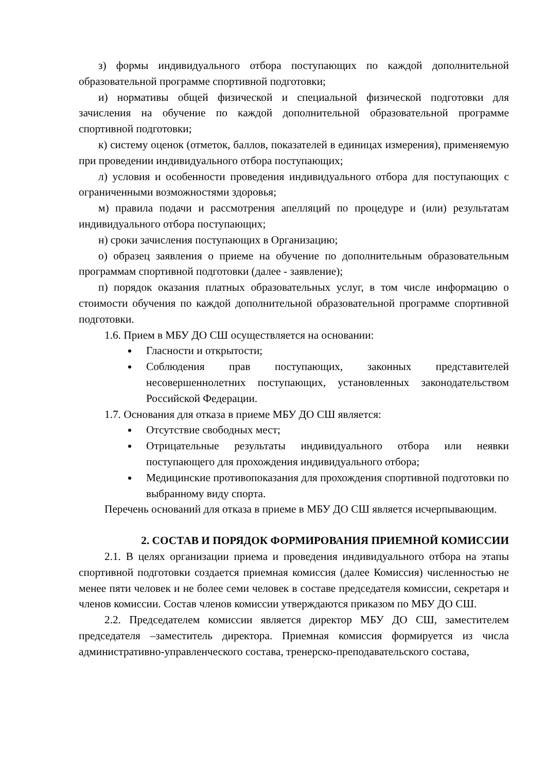з) формы индивидуального отбора поступающих по каждой дополнительной образовательной программе спортивной подготовки;
и) нормативы общей физической и специальной физической подготовки для зачисления на обучение по каждой дополнительной образовательной программе спортивной подготовки;
к) систему оценок (отметок, баллов, показателей в единицах измерения), применяемую при проведении индивидуального отбора поступающих;
л) условия и особенности проведения индивидуального отбора для поступающих с ограниченными возможностями здоровья;
м) правила подачи и рассмотрения апелляций по процедуре и (или) результатам индивидуального отбора поступающих;
н) сроки зачисления поступающих в Организацию;
о) образец заявления о приеме на обучение по дополнительным образовательным программам спортивной подготовки (далее - заявление);
п) порядок оказания платных образовательных услуг, в том числе информацию о стоимости обучения по каждой дополнительной образовательной программе спортивной подготовки.
1.6. Прием в МБУ ДО СШ осуществляется на основании:
Гласности и открытости;
Соблюдения прав поступающих, законных представителей несовершеннолетних поступающих, установленных законодательством Российской Федерации.
1.7. Основания для отказа в приеме МБУ ДО СШ является:
Отсутствие свободных мест;
Отрицательные результаты индивидуального отбора или неявки поступающего для прохождения индивидуального отбора;
Медицинские противопоказания для прохождения спортивной подготовки по выбранному виду спорта.
Перечень оснований для отказа в приеме в МБУ ДО СШ является исчерпывающим.
2. СОСТАВ И ПОРЯДОК ФОРМИРОВАНИЯ ПРИЕМНОЙ КОМИССИИ
2.1. В целях организации приема и проведения индивидуального отбора на этапы спортивной подготовки создается приемная комиссия (далее Комиссия) численностью не менее пяти человек и не более семи человек в составе председателя комиссии, секретаря и членов комиссии. Состав членов комиссии утверждаются приказом по МБУ ДО СШ.
2.2. Председателем комиссии является директор МБУ ДО СШ, заместителем председателя –заместитель директора. Приемная комиссия формируется из числа административно-управленческого состава, тренерско-преподавательского состава,